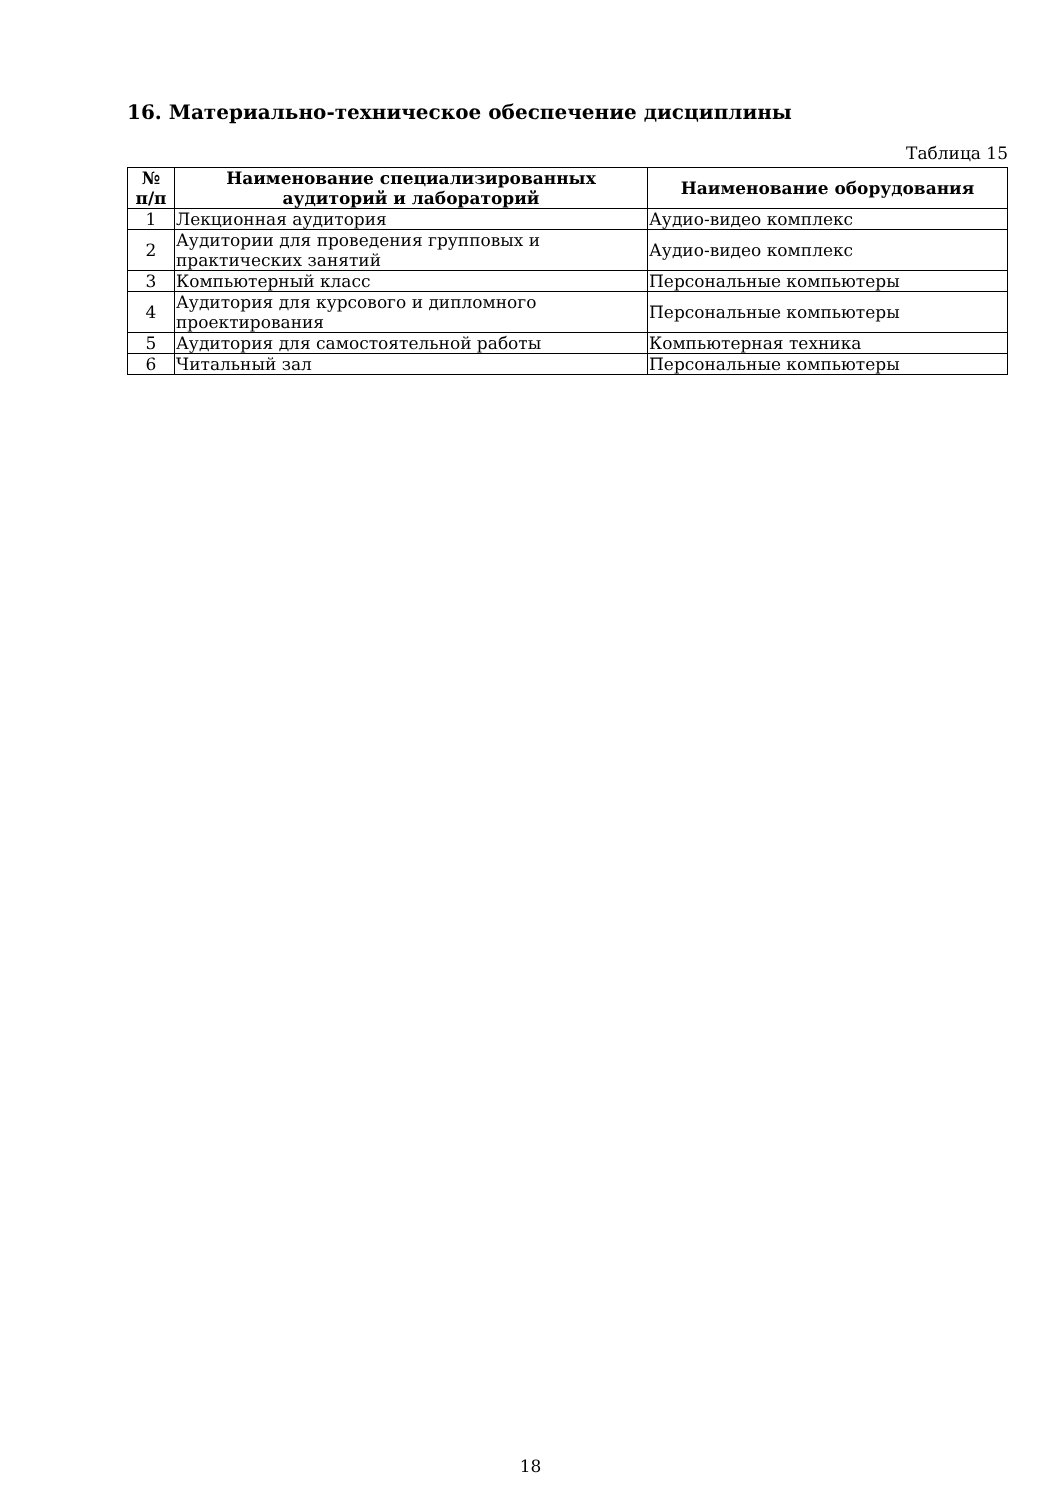16. Материально-техническое обеспечение дисциплины
Таблица 15
| № п/п | Наименование специализированных аудиторий и лабораторий | Наименование оборудования |
| --- | --- | --- |
| 1 | Лекционная аудитория | Аудио-видео комплекс |
| 2 | Аудитории для проведения групповых и практических занятий | Аудио-видео комплекс |
| 3 | Компьютерный класс | Персональные компьютеры |
| 4 | Аудитория для курсового и дипломного проектирования | Персональные компьютеры |
| 5 | Аудитория для самостоятельной работы | Компьютерная техника |
| 6 | Читальный зал | Персональные компьютеры |
18